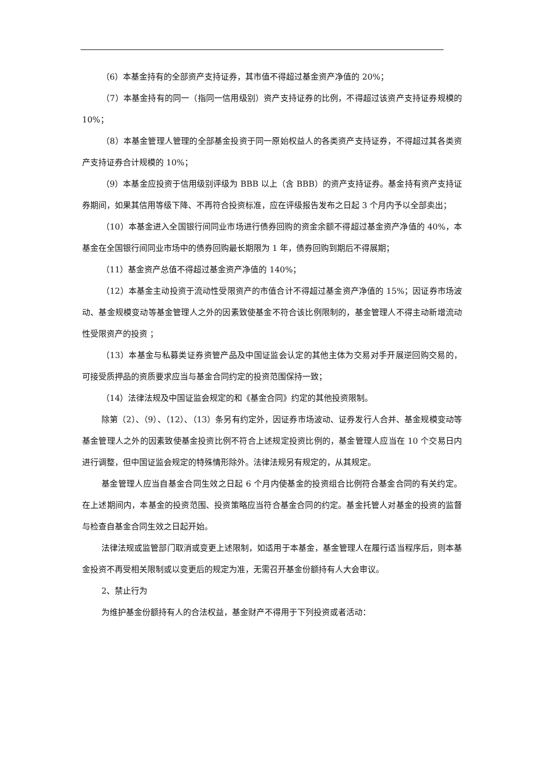（6）本基金持有的全部资产支持证券，其市值不得超过基金资产净值的 20%；
（7）本基金持有的同一（指同一信用级别）资产支持证券的比例，不得超过该资产支持证券规模的 10%；
（8）本基金管理人管理的全部基金投资于同一原始权益人的各类资产支持证券，不得超过其各类资产支持证券合计规模的 10%；
（9）本基金应投资于信用级别评级为 BBB 以上（含 BBB）的资产支持证券。基金持有资产支持证券期间，如果其信用等级下降、不再符合投资标准，应在评级报告发布之日起 3 个月内予以全部卖出；
（10）本基金进入全国银行间同业市场进行债券回购的资金余额不得超过基金资产净值的 40%，本基金在全国银行间同业市场中的债券回购最长期限为 1 年，债券回购到期后不得展期；
（11）基金资产总值不得超过基金资产净值的 140%；
（12）本基金主动投资于流动性受限资产的市值合计不得超过基金资产净值的 15%；因证券市场波动、基金规模变动等基金管理人之外的因素致使基金不符合该比例限制的，基金管理人不得主动新增流动性受限资产的投资 ；
（13）本基金与私募类证券资管产品及中国证监会认定的其他主体为交易对手开展逆回购交易的，可接受质押品的资质要求应当与基金合同约定的投资范围保持一致；
（14）法律法规及中国证监会规定的和《基金合同》约定的其他投资限制。
除第（2）、（9）、（12）、（13）条另有约定外，因证券市场波动、证券发行人合并、基金规模变动等基金管理人之外的因素致使基金投资比例不符合上述规定投资比例的，基金管理人应当在 10 个交易日内进行调整，但中国证监会规定的特殊情形除外。法律法规另有规定的，从其规定。
基金管理人应当自基金合同生效之日起 6 个月内使基金的投资组合比例符合基金合同的有关约定。在上述期间内，本基金的投资范围、投资策略应当符合基金合同的约定。基金托管人对基金的投资的监督与检查自基金合同生效之日起开始。
法律法规或监管部门取消或变更上述限制，如适用于本基金，基金管理人在履行适当程序后，则本基金投资不再受相关限制或以变更后的规定为准，无需召开基金份额持有人大会审议。
2、禁止行为
为维护基金份额持有人的合法权益，基金财产不得用于下列投资或者活动：